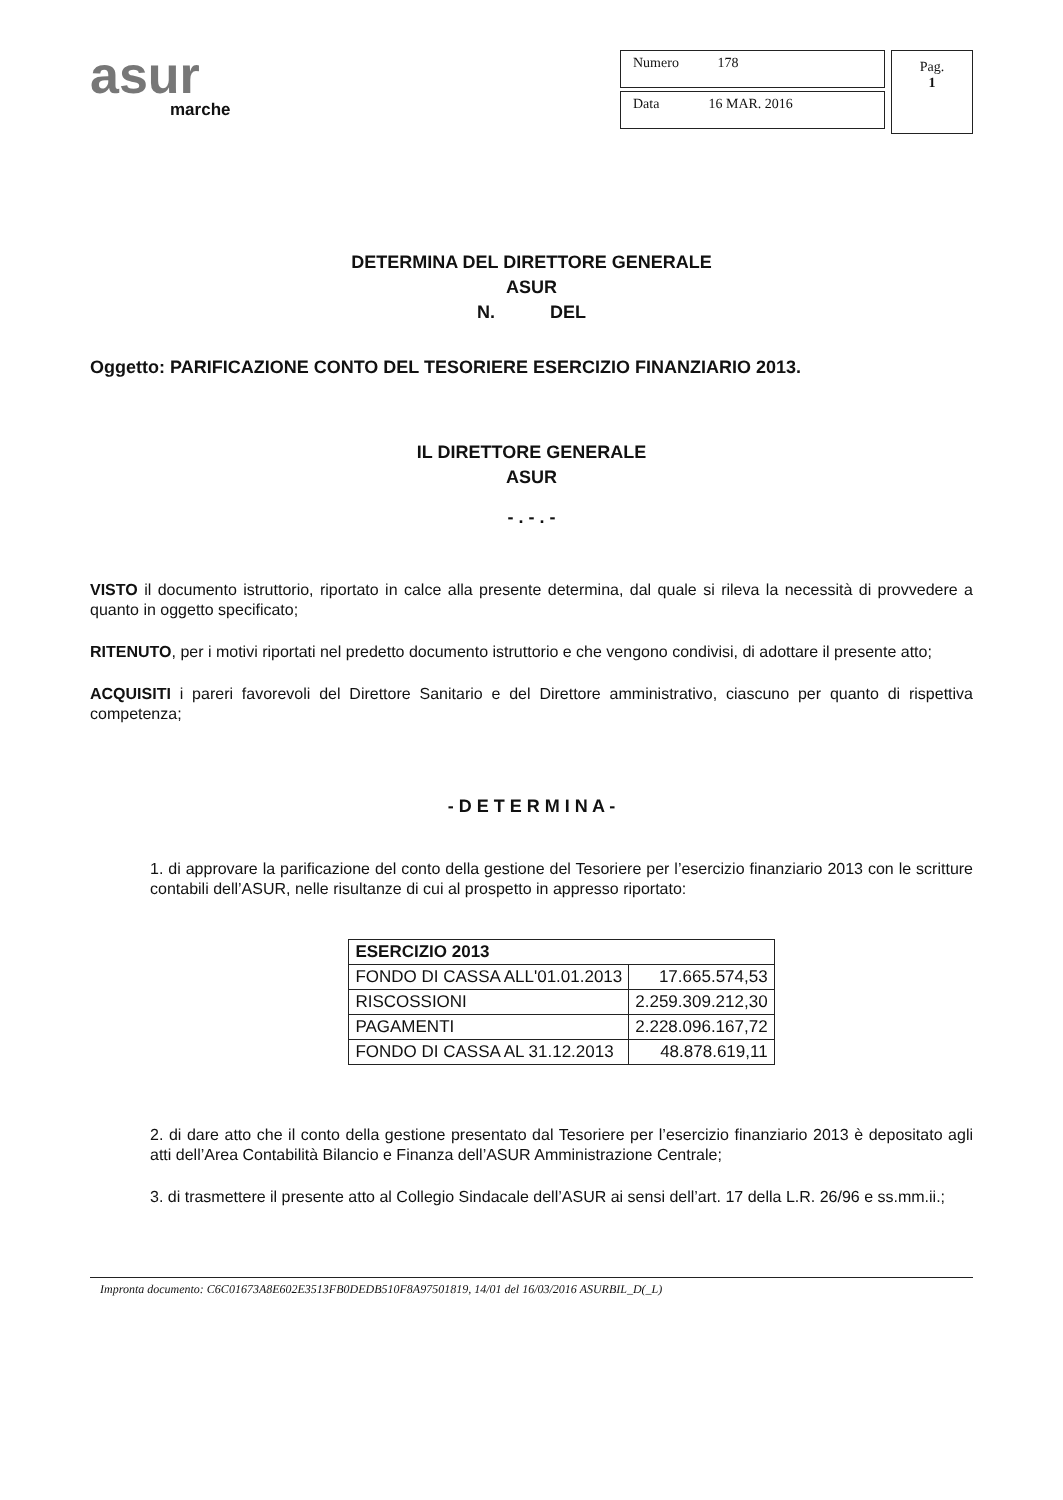asur
marche
Numero 178
Data 16 MAR. 2016
Pag.
1
DETERMINA DEL DIRETTORE GENERALE
ASUR
N. DEL
Oggetto: PARIFICAZIONE CONTO DEL TESORIERE ESERCIZIO FINANZIARIO 2013.
IL DIRETTORE GENERALE
ASUR
- . - . -
VISTO il documento istruttorio, riportato in calce alla presente determina, dal quale si rileva la necessità di provvedere a quanto in oggetto specificato;
RITENUTO, per i motivi riportati nel predetto documento istruttorio e che vengono condivisi, di adottare il presente atto;
ACQUISITI i pareri favorevoli del Direttore Sanitario e del Direttore amministrativo, ciascuno per quanto di rispettiva competenza;
- D E T E R M I N A -
1. di approvare la parificazione del conto della gestione del Tesoriere per l’esercizio finanziario 2013 con le scritture contabili dell’ASUR, nelle risultanze di cui al prospetto in appresso riportato:
| ESERCIZIO 2013 | |
| --- | --- |
| FONDO DI CASSA ALL'01.01.2013 | 17.665.574,53 |
| RISCOSSIONI | 2.259.309.212,30 |
| PAGAMENTI | 2.228.096.167,72 |
| FONDO DI CASSA AL 31.12.2013 | 48.878.619,11 |
2. di dare atto che il conto della gestione presentato dal Tesoriere per l’esercizio finanziario 2013 è depositato agli atti dell’Area Contabilità Bilancio e Finanza dell’ASUR Amministrazione Centrale;
3. di trasmettere il presente atto al Collegio Sindacale dell’ASUR ai sensi dell’art. 17 della L.R. 26/96 e ss.mm.ii.;
Impronta documento: C6C01673A8E602E3513FB0DEDB510F8A97501819, 14/01 del 16/03/2016 ASURBIL_D(_L)